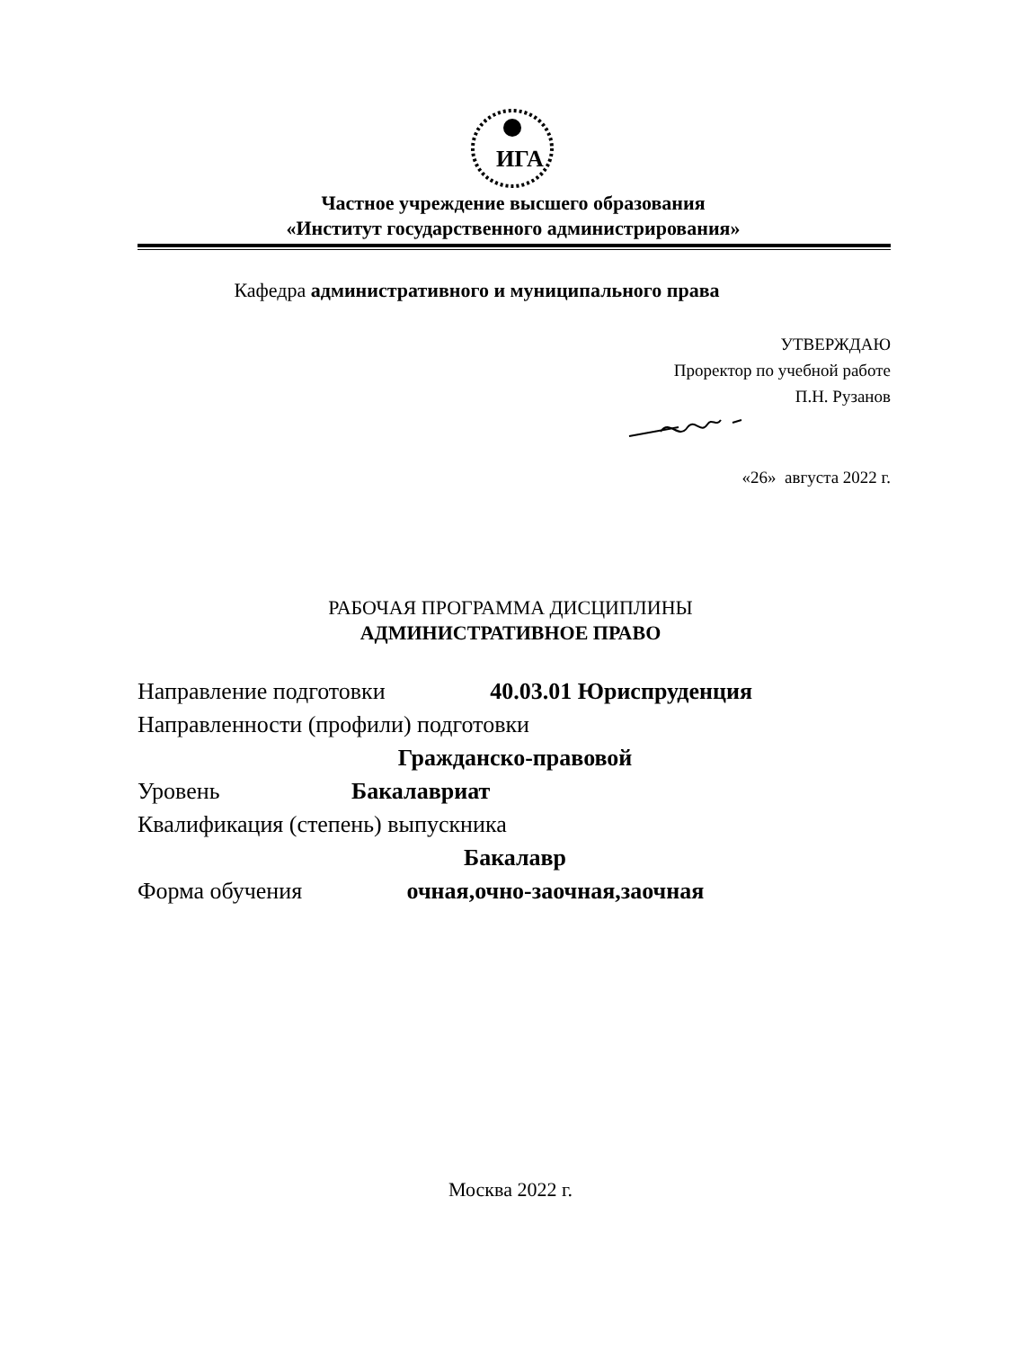ИГА
Частное учреждение высшего образования
«Институт государственного администрирования»
Кафедра административного и муниципального права
УТВЕРЖДАЮ
Проректор по учебной работе
П.Н. Рузанов
«26» августа 2022 г.
РАБОЧАЯ ПРОГРАММА ДИСЦИПЛИНЫ
АДМИНИСТРАТИВНОЕ ПРАВО
Направление подготовки 40.03.01 Юриспруденция
Направленности (профили) подготовки
Гражданско-правовой
Уровень Бакалавриат
Квалификация (степень) выпускника
Бакалавр
Форма обучения очная,очно-заочная,заочная
Москва 2022 г.